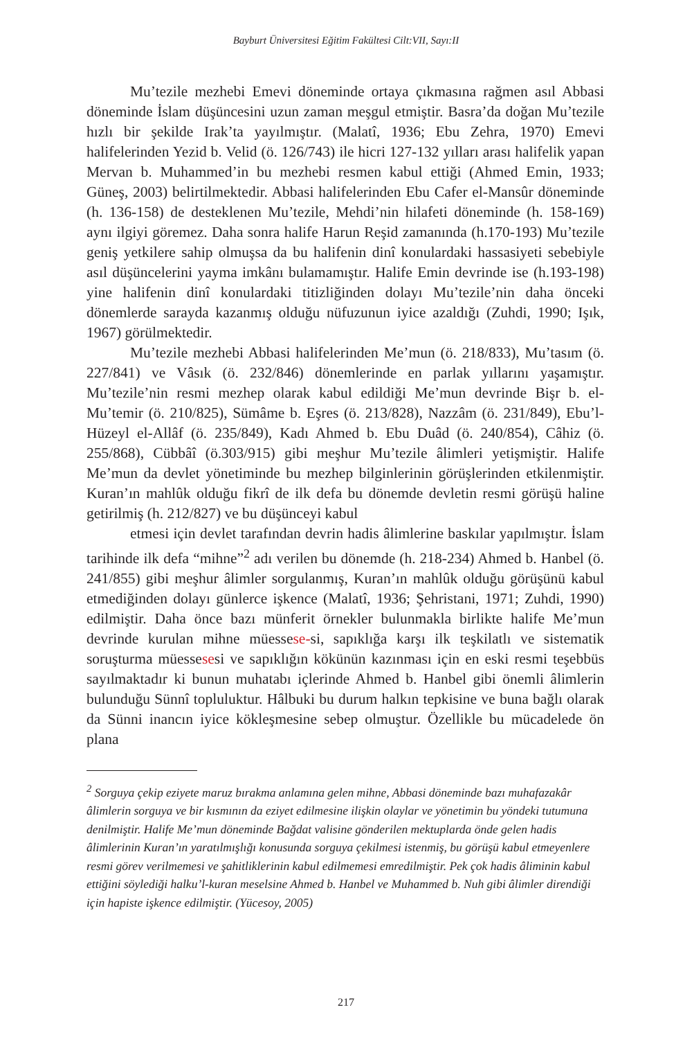Bayburt Üniversitesi Eğitim Fakültesi Cilt:VII, Sayı:II
Mu’tezile mezhebi Emevi döneminde ortaya çıkmasına rağmen asıl Abbasi döneminde İslam düşüncesini uzun zaman meşgul etmiştir. Basra’da doğan Mu’tezile hızlı bir şekilde Irak’ta yayılmıştır. (Malatî, 1936; Ebu Zehra, 1970) Emevi halifelerinden Yezid b. Velid (ö. 126/743) ile hicri 127-132 yılları arası halifelik yapan Mervan b. Muhammed’in bu mezhebi resmen kabul ettiği (Ahmed Emin, 1933; Güneş, 2003) belirtilmektedir. Abbasi halifelerinden Ebu Cafer el-Mansûr döneminde (h. 136-158) de desteklenen Mu’tezile, Mehdi’nin hilafeti döneminde (h. 158-169) aynı ilgiyi göremez. Daha sonra halife Harun Reşid zamanında (h.170-193) Mu’tezile geniş yetkilere sahip olmuşsa da bu halifenin dinî konulardaki hassasiyeti sebebiyle asıl düşüncelerini yayma imkânı bulamamıştır. Halife Emin devrinde ise (h.193-198) yine halifenin dinî konulardaki titizliğinden dolayı Mu’tezile’nin daha önceki dönemlerde sarayda kazanmış olduğu nüfuzunun iyice azaldığı (Zuhdi, 1990; Işık, 1967) görülmektedir.
Mu’tezile mezhebi Abbasi halifelerinden Me’mun (ö. 218/833), Mu’tasım (ö. 227/841) ve Vâsık (ö. 232/846) dönemlerinde en parlak yıllarını yaşamıştır. Mu’tezile’nin resmi mezhep olarak kabul edildiği Me’mun devrinde Bişr b. el-Mu’temir (ö. 210/825), Sümâme b. Eşres (ö. 213/828), Nazzâm (ö. 231/849), Ebu’l-Hüzeyl el-Allâf (ö. 235/849), Kadı Ahmed b. Ebu Duâd (ö. 240/854), Câhiz (ö. 255/868), Cübbâî (ö.303/915) gibi meşhur Mu’tezile âlimleri yetişmiştir. Halife Me’mun da devlet yönetiminde bu mezhep bilginlerinin görüşlerinden etkilenmiştir. Kuran’ın mahlûk olduğu fikrî de ilk defa bu dönemde devletin resmi görüşü haline getirilmiş (h. 212/827) ve bu düşünceyi kabul
etmesi için devlet tarafından devrin hadis âlimlerine baskılar yapılmıştır. İslam tarihinde ilk defa “mihne”<sup>2</sup> adı verilen bu dönemde (h. 218-234) Ahmed b. Hanbel (ö. 241/855) gibi meşhur âlimler sorgulanmış, Kuran’ın mahlûk olduğu görüşünü kabul etmediğinden dolayı günlerce işkence (Malatî, 1936; Şehristani, 1971; Zuhdi, 1990) edilmiştir. Daha önce bazı münferit örnekler bulunmakla birlikte halife Me’mun devrinde kurulan mihne müessese-si, sapıklığa karşı ilk teşkilatlı ve sistematik soruşturma müessesesi ve sapıklığın kökünün kazınması için en eski resmi teşebbüs sayılmaktadır ki bunun muhatabı içlerinde Ahmed b. Hanbel gibi önemli âlimlerin bulunduğu Sünnî topluluktur. Hâlbuki bu durum halkın tepkisine ve buna bağlı olarak da Sünni inancın iyice kökleşmesine sebep olmuştur. Özellikle bu mücadelede ön plana
<sup>2</sup> Sorguya çekip eziyete maruz bırakma anlamına gelen mihne, Abbasi döneminde bazı muhafazakâr âlimlerin sorguya ve bir kısmının da eziyet edilmesine ilişkin olaylar ve yönetimin bu yöndeki tutumuna denilmiştir. Halife Me’mun döneminde Bağdat valisine gönderilen mektuplarda önde gelen hadis âlimlerinin Kuran’ın yaratılmışlığı konusunda sorguya çekilmesi istenmiş, bu görüşü kabul etmeyenlere resmi görev verilmemesi ve şahitliklerinin kabul edilmemesi emredilmiştir. Pek çok hadis âliminin kabul ettiğini söylediği halku’l-kuran meselsine Ahmed b. Hanbel ve Muhammed b. Nuh gibi âlimler direndiği için hapiste işkence edilmiştir. (Yücesoy, 2005)
217